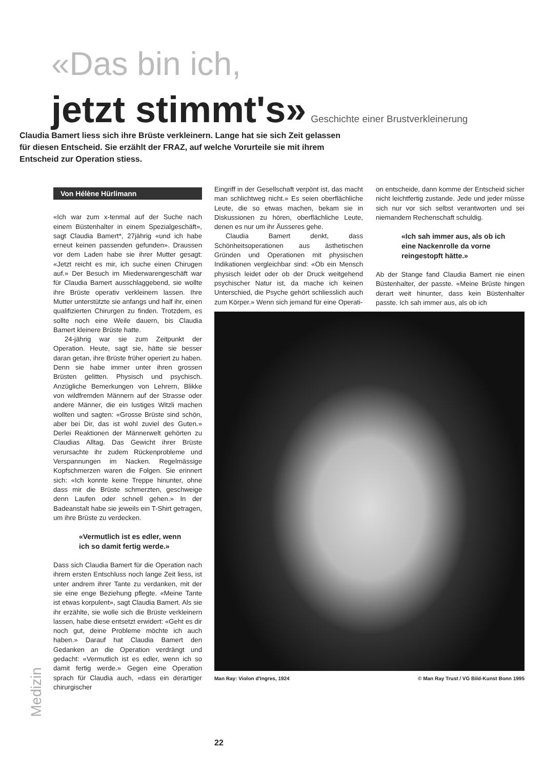«Das bin ich,
jetzt stimmt's» Geschichte einer Brustverkleinerung
Claudia Bamert liess sich ihre Brüste verkleinern. Lange hat sie sich Zeit gelassen für diesen Entscheid. Sie erzählt der FRAZ, auf welche Vorurteile sie mit ihrem Entscheid zur Operation stiess.
Von Hélène Hürlimann
«Ich war zum x-tenmal auf der Suche nach einem Büstenhalter in einem Spezialgeschäft», sagt Claudia Bamert*, 27jährig «und ich habe erneut keinen passenden gefunden». Draussen vor dem Laden habe sie ihrer Mutter gesagt: «Jetzt reicht es mir, ich suche einen Chirugen auf.» Der Besuch im Miederwarengeschäft war für Claudia Bamert ausschlaggebend, sie wollte ihre Brüste operativ verkleinern lassen. Ihre Mutter unterstützte sie anfangs und half ihr, einen qualifizierten Chirurgen zu finden. Trotzdem, es sollte noch eine Weile dauern, bis Claudia Bamert kleinere Brüste hatte.
24-jährig war sie zum Zeitpunkt der Operation. Heute, sagt sie, hätte sie besser daran getan, ihre Brüste früher operiert zu haben. Denn sie habe immer unter ihren grossen Brüsten gelitten. Physisch und psychisch. Anzügliche Bemerkungen von Lehrern, Blikke von wildfremden Männern auf der Strasse oder andere Männer, die ein lustiges Witzli machen wollten und sagten: «Grosse Brüste sind schön, aber bei Dir, das ist wohl zuviel des Guten.» Derlei Reaktionen der Männerwelt gehörten zu Claudias Alltag. Das Gewicht ihrer Brüste verursachte ihr zudem Rückenprobleme und Verspannungen im Nacken. Regelmässige Kopfschmerzen waren die Folgen. Sie erinnert sich: «Ich konnte keine Treppe hinunter, ohne dass mir die Brüste schmerzten, geschweige denn Laufen oder schnell gehen.» In der Badeanstalt habe sie jeweils ein T-Shirt getragen, um ihre Brüste zu verdecken.
«Vermutlich ist es edler, wenn ich so damit fertig werde.»
Dass sich Claudia Bamert für die Operation nach ihrem ersten Entschluss noch lange Zeit liess, ist unter andrem ihrer Tante zu verdanken, mit der sie eine enge Beziehung pflegte. «Meine Tante ist etwas korpulent», sagt Claudia Bamert. Als sie ihr erzählte, sie wolle sich die Brüste verkleinern lassen, habe diese entsetzt erwidert: «Geht es dir noch gut, deine Probleme möchte ich auch haben.» Darauf hat Claudia Bamert den Gedanken an die Operation verdrängt und gedacht: «Vermutlich ist es edler, wenn ich so damit fertig werde.» Gegen eine Operation sprach für Claudia auch, «dass ein derartiger chirurgischer
Eingriff in der Gesellschaft verpönt ist, das macht man schlichtweg nicht.» Es seien oberflächliche Leute, die so etwas machen, bekam sie in Diskussionen zu hören, oberflächliche Leute, denen es nur um ihr Äusseres gehe.
Claudia Bamert denkt, dass Schönheitsoperationen aus ästhetischen Gründen und Operationen mit physischen Indikationen vergleichbar sind: «Ob ein Mensch physisch leidet oder ob der Druck weitgehend psychischer Natur ist, da mache ich keinen Unterschied, die Psyche gehört schliesslich auch zum Körper.» Wenn sich jemand für eine Operati-
on entscheide, dann komme der Entscheid sicher nicht leichtfertig zustande. Jede und jeder müsse sich nur vor sich selbst verantworten und sei niemandem Rechenschaft schuldig.
«Ich sah immer aus, als ob ich eine Nackenrolle da vorne reingestopft hätte.»
Ab der Stange fand Claudia Bamert nie einen Büstenhalter, der passte. «Meine Brüste hingen derart weit hinunter, dass kein Büstenhalter passte. Ich sah immer aus, als ob ich
Man Ray: Violon d'Ingres, 1924 © Man Ray Trust / VG Bild-Kunst Bonn 1995
Medizin
22